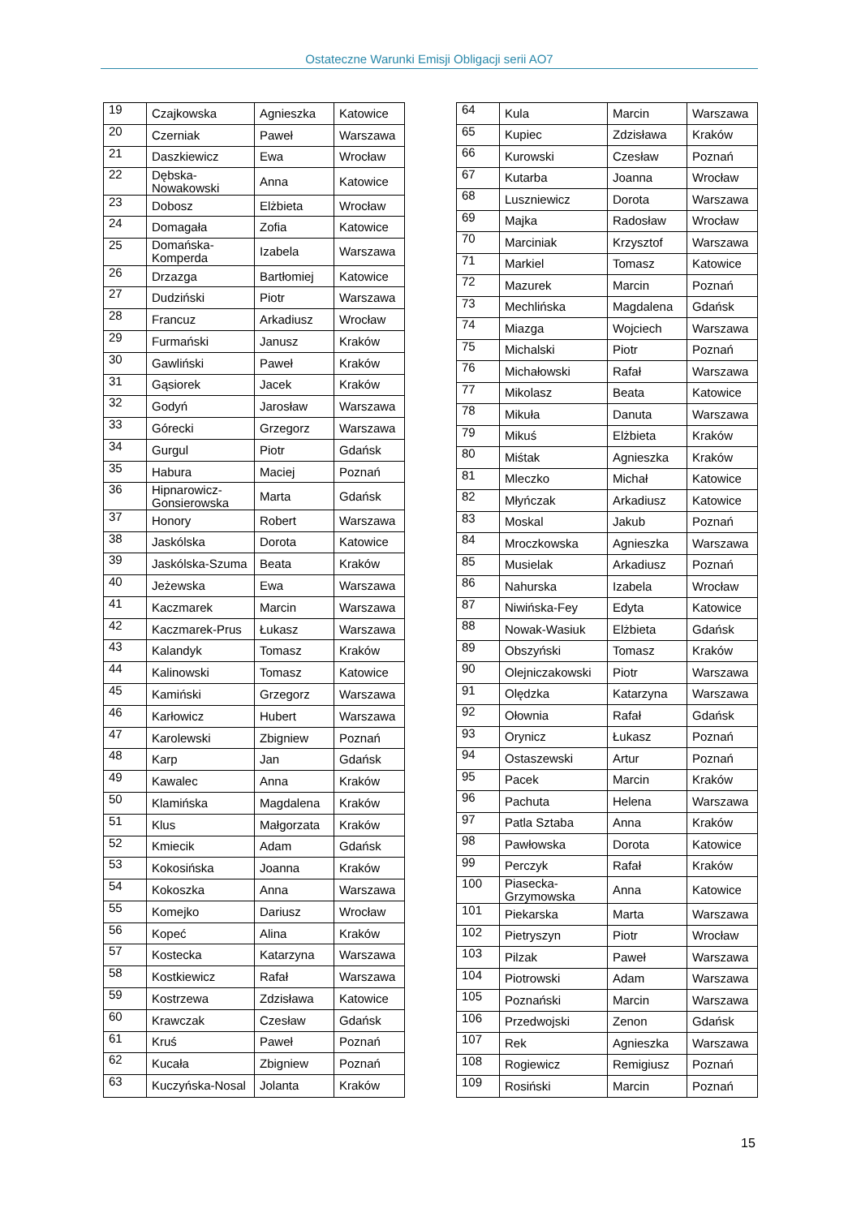Ostateczne Warunki Emisji Obligacji serii AO7
| 19 | Czajkowska | Agnieszka | Katowice |
| 20 | Czerniak | Paweł | Warszawa |
| 21 | Daszkiewicz | Ewa | Wrocław |
| 22 | Dębska-Nowakowski | Anna | Katowice |
| 23 | Dobosz | Elżbieta | Wrocław |
| 24 | Domagała | Zofia | Katowice |
| 25 | Domańska-Komperda | Izabela | Warszawa |
| 26 | Drzazga | Bartłomiej | Katowice |
| 27 | Dudziński | Piotr | Warszawa |
| 28 | Francuz | Arkadiusz | Wrocław |
| 29 | Furmański | Janusz | Kraków |
| 30 | Gawliński | Paweł | Kraków |
| 31 | Gąsiorek | Jacek | Kraków |
| 32 | Godyń | Jarosław | Warszawa |
| 33 | Górecki | Grzegorz | Warszawa |
| 34 | Gurgul | Piotr | Gdańsk |
| 35 | Habura | Maciej | Poznań |
| 36 | Hipnarowicz-Gonsierowska | Marta | Gdańsk |
| 37 | Honory | Robert | Warszawa |
| 38 | Jaskólska | Dorota | Katowice |
| 39 | Jaskólska-Szuma | Beata | Kraków |
| 40 | Jeżewska | Ewa | Warszawa |
| 41 | Kaczmarek | Marcin | Warszawa |
| 42 | Kaczmarek-Prus | Łukasz | Warszawa |
| 43 | Kalandyk | Tomasz | Kraków |
| 44 | Kalinowski | Tomasz | Katowice |
| 45 | Kamiński | Grzegorz | Warszawa |
| 46 | Karłowicz | Hubert | Warszawa |
| 47 | Karolewski | Zbigniew | Poznań |
| 48 | Karp | Jan | Gdańsk |
| 49 | Kawalec | Anna | Kraków |
| 50 | Klamińska | Magdalena | Kraków |
| 51 | Klus | Małgorzata | Kraków |
| 52 | Kmiecik | Adam | Gdańsk |
| 53 | Kokosińska | Joanna | Kraków |
| 54 | Kokoszka | Anna | Warszawa |
| 55 | Komejko | Dariusz | Wrocław |
| 56 | Kopeć | Alina | Kraków |
| 57 | Kostecka | Katarzyna | Warszawa |
| 58 | Kostkiewicz | Rafał | Warszawa |
| 59 | Kostrzewa | Zdzisława | Katowice |
| 60 | Krawczak | Czesław | Gdańsk |
| 61 | Kruś | Paweł | Poznań |
| 62 | Kucała | Zbigniew | Poznań |
| 63 | Kuczyńska-Nosal | Jolanta | Kraków |
| 64 | Kula | Marcin | Warszawa |
| 65 | Kupiec | Zdzisława | Kraków |
| 66 | Kurowski | Czesław | Poznań |
| 67 | Kutarba | Joanna | Wrocław |
| 68 | Luszniewicz | Dorota | Warszawa |
| 69 | Majka | Radosław | Wrocław |
| 70 | Marciniak | Krzysztof | Warszawa |
| 71 | Markiel | Tomasz | Katowice |
| 72 | Mazurek | Marcin | Poznań |
| 73 | Mechlińska | Magdalena | Gdańsk |
| 74 | Miazga | Wojciech | Warszawa |
| 75 | Michalski | Piotr | Poznań |
| 76 | Michałowski | Rafał | Warszawa |
| 77 | Mikolasz | Beata | Katowice |
| 78 | Mikuła | Danuta | Warszawa |
| 79 | Mikuś | Elżbieta | Kraków |
| 80 | Miśtak | Agnieszka | Kraków |
| 81 | Mleczko | Michał | Katowice |
| 82 | Młyńczak | Arkadiusz | Katowice |
| 83 | Moskal | Jakub | Poznań |
| 84 | Mroczkowska | Agnieszka | Warszawa |
| 85 | Musielak | Arkadiusz | Poznań |
| 86 | Nahurska | Izabela | Wrocław |
| 87 | Niwińska-Fey | Edyta | Katowice |
| 88 | Nowak-Wasiuk | Elżbieta | Gdańsk |
| 89 | Obszyński | Tomasz | Kraków |
| 90 | Olejniczakowski | Piotr | Warszawa |
| 91 | Olędzka | Katarzyna | Warszawa |
| 92 | Ołownia | Rafał | Gdańsk |
| 93 | Orynicz | Łukasz | Poznań |
| 94 | Ostaszewski | Artur | Poznań |
| 95 | Pacek | Marcin | Kraków |
| 96 | Pachuta | Helena | Warszawa |
| 97 | Patla Sztaba | Anna | Kraków |
| 98 | Pawłowska | Dorota | Katowice |
| 99 | Perczyk | Rafał | Kraków |
| 100 | Piasecka-Grzymowska | Anna | Katowice |
| 101 | Piekarska | Marta | Warszawa |
| 102 | Pietryszyn | Piotr | Wrocław |
| 103 | Pilzak | Paweł | Warszawa |
| 104 | Piotrowski | Adam | Warszawa |
| 105 | Poznański | Marcin | Warszawa |
| 106 | Przedwojski | Zenon | Gdańsk |
| 107 | Rek | Agnieszka | Warszawa |
| 108 | Rogiewicz | Remigiusz | Poznań |
| 109 | Rosiński | Marcin | Poznań |
15